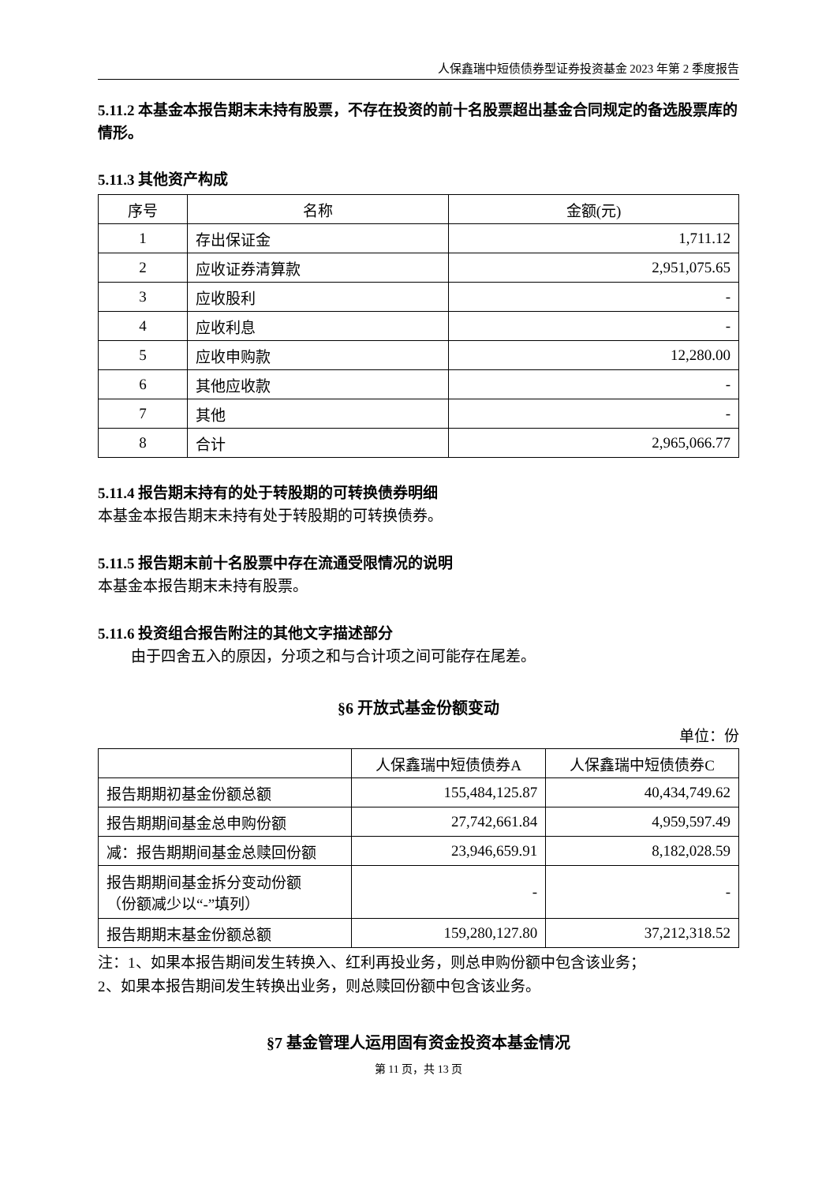人保鑫瑞中短债债券型证券投资基金 2023 年第 2 季度报告
5.11.2 本基金本报告期末未持有股票，不存在投资的前十名股票超出基金合同规定的备选股票库的情形。
5.11.3 其他资产构成
| 序号 | 名称 | 金额(元) |
| --- | --- | --- |
| 1 | 存出保证金 | 1,711.12 |
| 2 | 应收证券清算款 | 2,951,075.65 |
| 3 | 应收股利 | - |
| 4 | 应收利息 | - |
| 5 | 应收申购款 | 12,280.00 |
| 6 | 其他应收款 | - |
| 7 | 其他 | - |
| 8 | 合计 | 2,965,066.77 |
5.11.4 报告期末持有的处于转股期的可转换债券明细
本基金本报告期末未持有处于转股期的可转换债券。
5.11.5 报告期末前十名股票中存在流通受限情况的说明
本基金本报告期末未持有股票。
5.11.6 投资组合报告附注的其他文字描述部分
由于四舍五入的原因，分项之和与合计项之间可能存在尾差。
§6 开放式基金份额变动
单位：份
| | 人保鑫瑞中短债债券A | 人保鑫瑞中短债债券C |
| --- | --- | --- |
| 报告期期初基金份额总额 | 155,484,125.87 | 40,434,749.62 |
| 报告期期间基金总申购份额 | 27,742,661.84 | 4,959,597.49 |
| 减：报告期期间基金总赎回份额 | 23,946,659.91 | 8,182,028.59 |
| 报告期期间基金拆分变动份额 （份额减少以“-”填列） | - | - |
| 报告期期末基金份额总额 | 159,280,127.80 | 37,212,318.52 |
注：1、如果本报告期间发生转换入、红利再投业务，则总申购份额中包含该业务；
2、如果本报告期间发生转换出业务，则总赎回份额中包含该业务。
§7 基金管理人运用固有资金投资本基金情况
第 11 页，共 13 页